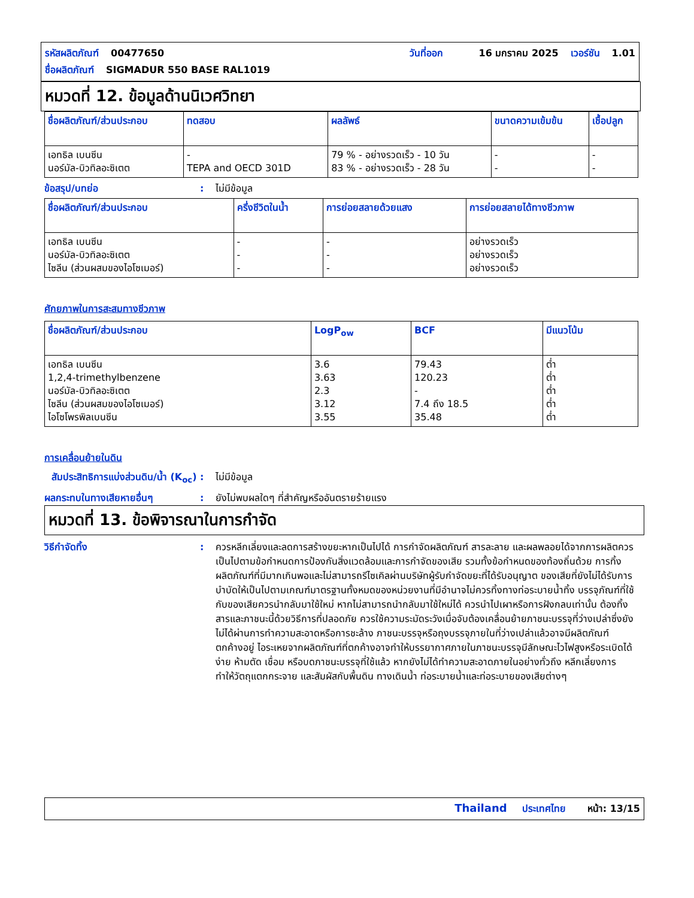รหัสผลิตภัณฑ์ 00477650 วันที่ออก 16 มกราคม 2025 เวอร์ชัน 1.01
ชื่อผลิตภัณฑ์ SIGMADUR 550 BASE RAL1019
หมวดที่ 12. ข้อมูลด้านนิเวศวิทยา
| ชื่อผลิตภัณฑ์/ส่วนประกอบ | ทดสอบ | ผลลัพธ์ | ขนาดความเข้มข้น | เชื้อปลูก |
| --- | --- | --- | --- | --- |
| เอทธิล เบนซีน นอร์มัล-บิวทิลอะซิเตต | - TEPA and OECD 301D | 79 % - อย่างรวดเร็ว - 10 วัน 83 % - อย่างรวดเร็ว - 28 วัน | - - | - - |
ข้อสรุป/บทย่อ: ไม่มีข้อมูล
| ชื่อผลิตภัณฑ์/ส่วนประกอบ | ครึ่งชีวิตในน้ำ | การย่อยสลายด้วยแสง | การย่อยสลายได้ทางชีวภาพ |
| --- | --- | --- | --- |
| เอทธิล เบนซีน นอร์มัล-บิวทิลอะซิเตต ไซลีน (ส่วนผสมของไอโซเมอร์) | - - - | - - - | อย่างรวดเร็ว อย่างรวดเร็ว อย่างรวดเร็ว |
ศักยภาพในการสะสมทางชีวภาพ
| ชื่อผลิตภัณฑ์/ส่วนประกอบ | LogP<sub>ow</sub> | BCF | มีแนวโน้ม |
| --- | --- | --- | --- |
| เอทธิล เบนซีน 1,2,4-trimethylbenzene นอร์มัล-บิวทิลอะซิเตต ไซลีน (ส่วนผสมของไอโซเมอร์) ไอโซโพรพิลเบนซีน | 3.6 3.63 2.3 3.12 3.55 | 79.43 120.23 - 7.4 ถึง 18.5 35.48 | ต่ำ ต่ำ ต่ำ ต่ำ ต่ำ |
การเคลื่อนย้ายในดิน
สัมประสิทธิการแบ่งส่วนดิน/น้ำ (K<sub>oc</sub>): ไม่มีข้อมูล
ผลกระทบในทางเสียหายอื่นๆ: ยังไม่พบผลใดๆ ที่สำคัญหรืออันตรายร้ายแรง
หมวดที่ 13. ข้อพิจารณาในการกำจัด
วิธีกำจัดทิ้ง: ควรหลีกเลี่ยงและลดการสร้างขยะหากเป็นไปได้ การกำจัดผลิตภัณฑ์ สารละลาย และผลพลอยได้จากการผลิตควรเป็นไปตามข้อกำหนดการป้องกันสิ่งแวดล้อมและการกำจัดของเสีย รวมทั้งข้อกำหนดของท้องถิ่นด้วย การทิ้งผลิตภัณฑ์ที่มีมากเกินพอและไม่สามารถรีไซเคิลผ่านบริษัทผู้รับกำจัดขยะที่ได้รับอนุญาต ของเสียที่ยังไม่ได้รับการบำบัดให้เป็นไปตามเกณฑ์มาตรฐานทั้งหมดของหน่วยงานที่มีอำนาจไม่ควรทิ้งทางท่อระบายน้ำทิ้ง บรรจุภัณฑ์ที่ใช้กับของเสียควรนำกลับมาใช้ใหม่ หากไม่สามารถนำกลับมาใช้ใหม่ได้ ควรนำไปเผาหรือการฝังกลบเท่านั้น ต้องทิ้งสารและภาชนะนี้ด้วยวิธีการที่ปลอดภัย ควรใช้ความระมัดระวังเมื่อจับต้องเคลื่อนย้ายภาชนะบรรจุที่ว่างเปล่าซึ่งยังไม่ได้ผ่านการทำความสะอาดหรือการชะล้าง ภาชนะบรรจุหรือถุงบรรจุภายในที่ว่างเปล่าแล้วอาจมีผลิตภัณฑ์ตกค้างอยู่ ไอระเหยจากผลิตภัณฑ์ที่ตกค้างอาจทำให้บรรยากาศภายในภาชนะบรรจุมีลักษณะไวไฟสูงหรือระเบิดได้ง่าย ห้ามตัด เชื่อม หรือบดภาชนะบรรจุที่ใช้แล้ว หากยังไม่ได้ทำความสะอาดภายในอย่างทั่วถึง หลีกเลี่ยงการทำให้วัตถุแตกกระจาย และสัมผัสกับพื้นดิน ทางเดินน้ำ ท่อระบายน้ำและท่อระบายของเสียต่างๆ
Thailand ประเทศไทย หน้า: 13/15